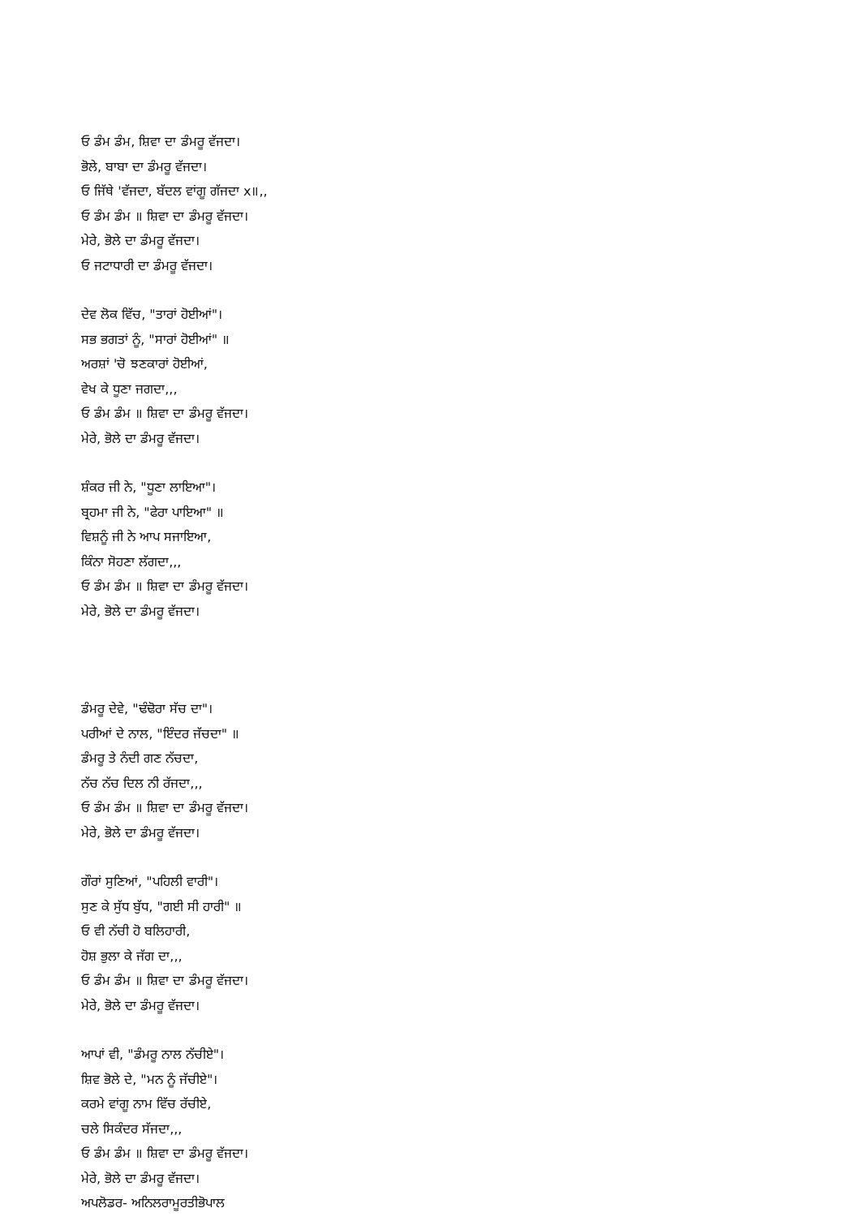ਓ ਡੰਮ ਡੰਮ, ਸ਼ਿਵਾ ਦਾ ਡੰਮਰੂ ਵੱਜਦਾ।
ਭੋਲੇ, ਬਾਬਾ ਦਾ ਡੰਮਰੂ ਵੱਜਦਾ।
ਓ ਜਿੱਥੇ 'ਵੱਜਦਾ, ਬੱਦਲ ਵਾਂਗੂ ਗੱਜਦਾ x॥,,
ਓ ਡੰਮ ਡੰਮ ॥ ਸ਼ਿਵਾ ਦਾ ਡੰਮਰੂ ਵੱਜਦਾ।
ਮੇਰੇ, ਭੋਲੇ ਦਾ ਡੰਮਰੂ ਵੱਜਦਾ।
ਓ ਜਟਾਧਾਰੀ ਦਾ ਡੰਮਰੂ ਵੱਜਦਾ।
ਦੇਵ ਲੋਕ ਵਿੱਚ, "ਤਾਰਾਂ ਹੋਈਆਂ"।
ਸਭ ਭਗਤਾਂ ਨੂੰ, "ਸਾਰਾਂ ਹੋਈਆਂ" ॥
ਅਰਸ਼ਾਂ 'ਚੋ ਝਣਕਾਰਾਂ ਹੋਈਆਂ,
ਵੇਖ ਕੇ ਧੂਣਾ ਜਗਦਾ,,,
ਓ ਡੰਮ ਡੰਮ ॥ ਸ਼ਿਵਾ ਦਾ ਡੰਮਰੂ ਵੱਜਦਾ।
ਮੇਰੇ, ਭੋਲੇ ਦਾ ਡੰਮਰੂ ਵੱਜਦਾ।
ਸ਼ੰਕਰ ਜੀ ਨੇ, "ਧੂਣਾ ਲਾਇਆ"।
ਬ੍ਰਹਮਾ ਜੀ ਨੇ, "ਫੇਰਾ ਪਾਇਆ" ॥
ਵਿਸ਼ਨੂੰ ਜੀ ਨੇ ਆਪ ਸਜਾਇਆ,
ਕਿੰਨਾ ਸੋਹਣਾ ਲੱਗਦਾ,,,
ਓ ਡੰਮ ਡੰਮ ॥ ਸ਼ਿਵਾ ਦਾ ਡੰਮਰੂ ਵੱਜਦਾ।
ਮੇਰੇ, ਭੋਲੇ ਦਾ ਡੰਮਰੂ ਵੱਜਦਾ।
ਡੰਮਰੂ ਦੇਵੇ, "ਢੰਢੋਰਾ ਸੱਚ ਦਾ"।
ਪਰੀਆਂ ਦੇ ਨਾਲ, "ਇੰਦਰ ਜੱਚਦਾ" ॥
ਡੰਮਰੂ ਤੇ ਨੰਦੀ ਗਣ ਨੱਚਦਾ,
ਨੱਚ ਨੱਚ ਦਿਲ ਨੀ ਰੱਜਦਾ,,,
ਓ ਡੰਮ ਡੰਮ ॥ ਸ਼ਿਵਾ ਦਾ ਡੰਮਰੂ ਵੱਜਦਾ।
ਮੇਰੇ, ਭੋਲੇ ਦਾ ਡੰਮਰੂ ਵੱਜਦਾ।
ਗੌਰਾਂ ਸੁਣਿਆਂ, "ਪਹਿਲੀ ਵਾਰੀ"।
ਸੁਣ ਕੇ ਸੁੱਧ ਬੁੱਧ, "ਗਈ ਸੀ ਹਾਰੀ" ॥
ਓ ਵੀ ਨੱਚੀ ਹੋ ਬਲਿਹਾਰੀ,
ਹੋਸ਼ ਭੁਲਾ ਕੇ ਜੱਗ ਦਾ,,,
ਓ ਡੰਮ ਡੰਮ ॥ ਸ਼ਿਵਾ ਦਾ ਡੰਮਰੂ ਵੱਜਦਾ।
ਮੇਰੇ, ਭੋਲੇ ਦਾ ਡੰਮਰੂ ਵੱਜਦਾ।
ਆਪਾਂ ਵੀ, "ਡੰਮਰੂ ਨਾਲ ਨੱਚੀਏ"।
ਸ਼ਿਵ ਭੋਲੇ ਦੇ, "ਮਨ ਨੂੰ ਜੱਚੀਏ"।
ਕਰਮੇ ਵਾਂਗੂ ਨਾਮ ਵਿੱਚ ਰੱਚੀਏ,
ਚਲੇ ਸਿਕੰਦਰ ਸੱਜਦਾ,,,
ਓ ਡੰਮ ਡੰਮ ॥ ਸ਼ਿਵਾ ਦਾ ਡੰਮਰੂ ਵੱਜਦਾ।
ਮੇਰੇ, ਭੋਲੇ ਦਾ ਡੰਮਰੂ ਵੱਜਦਾ।
ਅਪਲੋਡਰ- ਅਨਿਲਰਾਮੂਰਤੀਭੋਪਾਲ